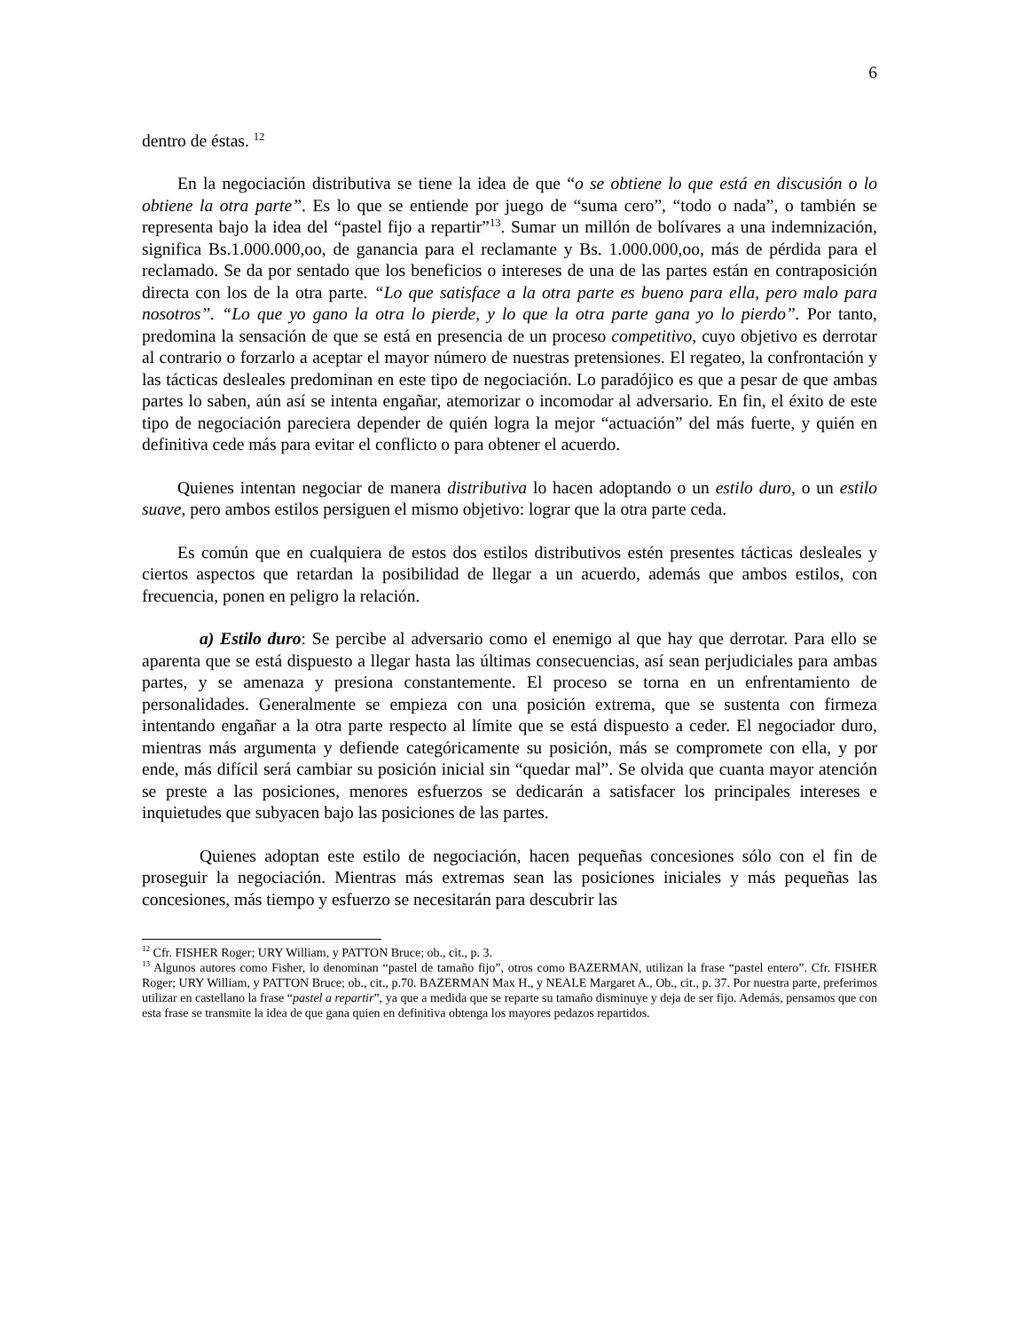6
dentro de éstas. <sup>12</sup>
En la negociación distributiva se tiene la idea de que “o se obtiene lo que está en discusión o lo obtiene la otra parte”. Es lo que se entiende por juego de “suma cero”, “todo o nada”, o también se representa bajo la idea del “pastel fijo a repartir”<sup>13</sup>. Sumar un millón de bolívares a una indemnización, significa Bs.1.000.000,oo, de ganancia para el reclamante y Bs. 1.000.000,oo, más de pérdida para el reclamado. Se da por sentado que los beneficios o intereses de una de las partes están en contraposición directa con los de la otra parte. “Lo que satisface a la otra parte es bueno para ella, pero malo para nosotros”. “Lo que yo gano la otra lo pierde, y lo que la otra parte gana yo lo pierdo”. Por tanto, predomina la sensación de que se está en presencia de un proceso competitivo, cuyo objetivo es derrotar al contrario o forzarlo a aceptar el mayor número de nuestras pretensiones. El regateo, la confrontación y las tácticas desleales predominan en este tipo de negociación. Lo paradójico es que a pesar de que ambas partes lo saben, aún así se intenta engañar, atemorizar o incomodar al adversario. En fin, el éxito de este tipo de negociación pareciera depender de quién logra la mejor “actuación” del más fuerte, y quién en definitiva cede más para evitar el conflicto o para obtener el acuerdo.
Quienes intentan negociar de manera distributiva lo hacen adoptando o un estilo duro, o un estilo suave, pero ambos estilos persiguen el mismo objetivo: lograr que la otra parte ceda.
Es común que en cualquiera de estos dos estilos distributivos estén presentes tácticas desleales y ciertos aspectos que retardan la posibilidad de llegar a un acuerdo, además que ambos estilos, con frecuencia, ponen en peligro la relación.
a) Estilo duro: Se percibe al adversario como el enemigo al que hay que derrotar. Para ello se aparenta que se está dispuesto a llegar hasta las últimas consecuencias, así sean perjudiciales para ambas partes, y se amenaza y presiona constantemente. El proceso se torna en un enfrentamiento de personalidades. Generalmente se empieza con una posición extrema, que se sustenta con firmeza intentando engañar a la otra parte respecto al límite que se está dispuesto a ceder. El negociador duro, mientras más argumenta y defiende categóricamente su posición, más se compromete con ella, y por ende, más difícil será cambiar su posición inicial sin “quedar mal”. Se olvida que cuanta mayor atención se preste a las posiciones, menores esfuerzos se dedicarán a satisfacer los principales intereses e inquietudes que subyacen bajo las posiciones de las partes.
Quienes adoptan este estilo de negociación, hacen pequeñas concesiones sólo con el fin de proseguir la negociación. Mientras más extremas sean las posiciones iniciales y más pequeñas las concesiones, más tiempo y esfuerzo se necesitarán para descubrir las
<sup>12</sup> Cfr. FISHER Roger; URY William, y PATTON Bruce; ob., cit., p. 3.
<sup>13</sup> Algunos autores como Fisher, lo denominan “pastel de tamaño fijo”, otros como BAZERMAN, utilizan la frase “pastel entero”. Cfr. FISHER Roger; URY William, y PATTON Bruce; ob., cit., p.70. BAZERMAN Max H., y NEALE Margaret A., Ob., cit., p. 37. Por nuestra parte, preferimos utilizar en castellano la frase “pastel a repartir”, ya que a medida que se reparte su tamaño disminuye y deja de ser fijo. Además, pensamos que con esta frase se transmite la idea de que gana quien en definitiva obtenga los mayores pedazos repartidos.